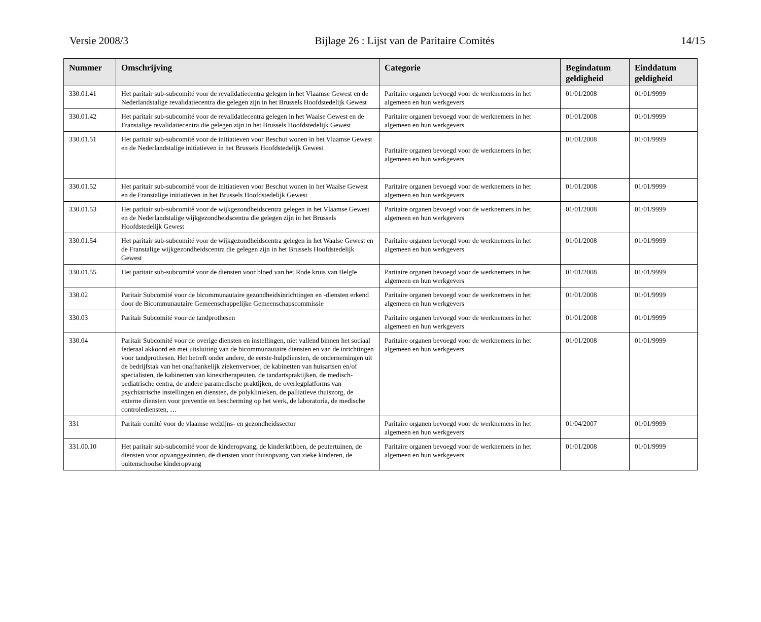Versie 2008/3 Bijlage 26 : Lijst van de Paritaire Comités 14/15
| Nummer | Omschrijving | Categorie | Begindatum geldigheid | Einddatum geldigheid |
| --- | --- | --- | --- | --- |
| 330.01.41 | Het paritair sub-subcomité voor de revalidatiecentra gelegen in het Vlaamse Gewest en de Nederlandstalige revalidatiecentra die gelegen zijn in het Brussels Hoofdstedelijk Gewest | Paritaire organen bevoegd voor de werknemers in het algemeen en hun werkgevers | 01/01/2008 | 01/01/9999 |
| 330.01.42 | Het paritair sub-subcomité voor de revalidatiecentra gelegen in het Waalse Gewest en de Franstalige revalidatiecentra die gelegen zijn in het Brussels Hoofdstedelijk Gewest | Paritaire organen bevoegd voor de werknemers in het algemeen en hun werkgevers | 01/01/2008 | 01/01/9999 |
| 330.01.51 | Het paritair sub-subcomité voor de initiatieven voor Beschut wonen in het Vlaamse Gewest en de Nederlandstalige initiatieven in het Brussels Hoofdstedelijk Gewest | Paritaire organen bevoegd voor de werknemers in het algemeen en hun werkgevers | 01/01/2008 | 01/01/9999 |
| 330.01.52 | Het paritair sub-subcomité voor de initiatieven voor Beschut wonen in het Waalse Gewest en de Franstalige initiatieven in het Brussels Hoofdstedelijk Gewest | Paritaire organen bevoegd voor de werknemers in het algemeen en hun werkgevers | 01/01/2008 | 01/01/9999 |
| 330.01.53 | Het paritair sub-subcomité voor de wijkgezondheidscentra gelegen in het Vlaamse Gewest en de Nederlandstalige wijkgezondheidscentra die gelegen zijn in het Brussels Hoofdstedelijk Gewest | Paritaire organen bevoegd voor de werknemers in het algemeen en hun werkgevers | 01/01/2008 | 01/01/9999 |
| 330.01.54 | Het paritair sub-subcomité voor de wijkgezondheidscentra gelegen in het Waalse Gewest en de Franstalige wijkgezondheidscentra die gelegen zijn in het Brussels Hoofdstedelijk Gewest | Paritaire organen bevoegd voor de werknemers in het algemeen en hun werkgevers | 01/01/2008 | 01/01/9999 |
| 330.01.55 | Het paritair sub-subcomité voor de diensten voor bloed van het Rode kruis van Belgïe | Paritaire organen bevoegd voor de werknemers in het algemeen en hun werkgevers | 01/01/2008 | 01/01/9999 |
| 330.02 | Paritair Subcomité voor de bicommunautaire gezondheidsinrichtingen en -diensten erkend door de Bicommunautaire Gemeenschappelijke Gemeenschapscommissie | Paritaire organen bevoegd voor de werknemers in het algemeen en hun werkgevers | 01/01/2008 | 01/01/9999 |
| 330.03 | Paritair Subcomité voor de tandprothesen | Paritaire organen bevoegd voor de werknemers in het algemeen en hun werkgevers | 01/01/2008 | 01/01/9999 |
| 330.04 | Paritair Subcomité voor de overige diensten en instellingen, niet vallend binnen het sociaal federaal akkoord en met uitsluiting van de bicommunautaire diensten en van de inrichtingen voor tandprothesen. Het betreft onder andere, de eerste-hulpdiensten, de ondernemingen uit de bedrijfstak van het onafhankelijk ziekenvervoer, de kabinetten van huisartsen en/of specialisten, de kabinetten van kinesitherapeuten, de tandartspraktijken, de medisch-pediatrische centra, de andere paramedische praktijken, de overlegplatforms van psychiatrische instellingen en diensten, de polyklinieken, de palliatieve thuiszorg, de externe diensten voor preventie en bescherming op het werk, de laboratoria, de medische controlediensten, … | Paritaire organen bevoegd voor de werknemers in het algemeen en hun werkgevers | 01/01/2008 | 01/01/9999 |
| 331 | Paritair comité voor de vlaamse welzijns- en gezondheidssector | Paritaire organen bevoegd voor de werknemers in het algemeen en hun werkgevers | 01/04/2007 | 01/01/9999 |
| 331.00.10 | Het paritair sub-subcomité voor de kinderopvang, de kinderkribben, de peutertuinen, de diensten voor opvanggezinnen, de diensten voor thuisopvang van zieke kinderen, de buitenschoolse kinderopvang | Paritaire organen bevoegd voor de werknemers in het algemeen en hun werkgevers | 01/01/2008 | 01/01/9999 |